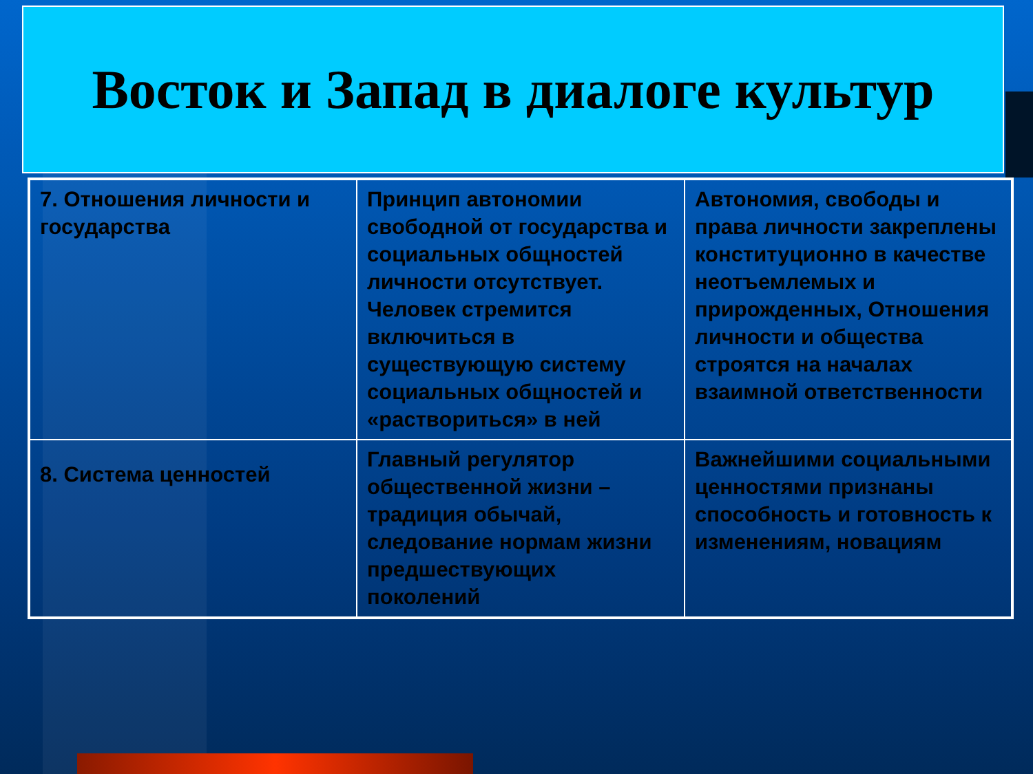Восток и Запад в диалоге культур
| 7. Отношения личности и государства | Принцип автономии свободной от государства и социальных общностей личности отсутствует. Человек стремится включиться в существующую систему социальных общностей и «раствориться» в ней | Автономия, свободы и права личности закреплены конституционно в качестве неотъемлемых и прирожденных, Отношения личности и общества строятся на началах взаимной ответственности |
| 8. Система ценностей | Главный регулятор общественной жизни – традиция обычай, следование нормам жизни предшествующих поколений | Важнейшими социальными ценностями признаны способность и готовность к изменениям, новациям |